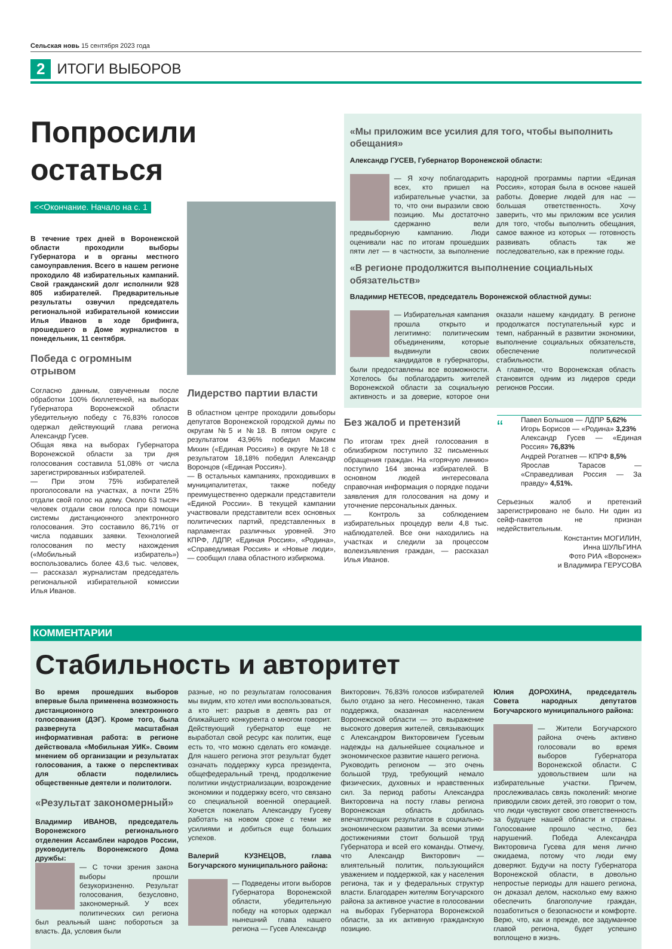Сельская новь 15 сентября 2023 года
2 ИТОГИ ВЫБОРОВ
Попросили остаться
<<Окончание. Начало на с. 1
В течение трех дней в Воронежской области проходили выборы Губернатора и в органы местного самоуправления. Всего в нашем регионе проходило 48 избирательных кампаний. Свой гражданский долг исполнили 928 805 избирателей. Предварительные результаты озвучил председатель региональной избирательной комиссии Илья Иванов в ходе брифинга, прошедшего в Доме журналистов в понедельник, 11 сентября.
Победа с огромным отрывом
Согласно данным, озвученным после обработки 100% бюллетеней, на выборах Губернатора Воронежской области убедительную победу с 76,83% голосов одержал действующий глава региона Александр Гусев.
Общая явка на выборах Губернатора Воронежской области за три дня голосования составила 51,08% от числа зарегистрированных избирателей.
— При этом 75% избирателей проголосовали на участках, а почти 25% отдали свой голос на дому. Около 63 тысяч человек отдали свои голоса при помощи системы дистанционного электронного голосования. Это составило 86,71% от числа подавших заявки. Технологией голосования по месту нахождения («Мобильный избиратель») воспользовались более 43,6 тыс. человек, — рассказал журналистам председатель региональной избирательной комиссии Илья Иванов.
Лидерство партии власти
В областном центре проходили довыборы депутатов Воронежской городской думы по округам №5 и №18. В пятом округе с результатом 43,96% победил Максим Михин («Единая Россия») в округе №18 с результатом 18,18% победил Александр Воронцов («Единая Россия»).
— В остальных кампаниях, проходивших в муниципалитетах, также победу преимущественно одержали представители «Единой России». В текущей кампании участвовали представители всех основных политических партий, представленных в парламентах различных уровней. Это КПРФ, ЛДПР, «Единая Россия», «Родина», «Справедливая Россия» и «Новые люди», — сообщил глава областного избиркома.
«Мы приложим все усилия для того, чтобы выполнить обещания»
Александр ГУСЕВ, Губернатор Воронежской области:
— Я хочу поблагодарить всех, кто пришел на избирательные участки, за то, что они выразили свою позицию. Мы достаточно сдержанно вели предвыборную кампанию. Люди оценивали нас по итогам прошедших пяти лет — в частности, за выполнение народной программы партии «Единая Россия», которая была в основе нашей работы. Доверие людей для нас — большая ответственность. Хочу заверить, что мы приложим все усилия для того, чтобы выполнить обещания, самое важное из которых — готовность развивать область так же последовательно, как в прежние годы.
«В регионе продолжится выполнение социальных обязательств»
Владимир НЕТЕСОВ, председатель Воронежской областной думы:
— Избирательная кампания прошла открыто и легитимно: политическим объединениям, которые выдвинули своих кандидатов в губернаторы, были предоставлены все возможности. Хотелось бы поблагодарить жителей Воронежской области за социальную активность и за доверие, которое они оказали нашему кандидату. В регионе продолжатся поступательный курс и темп, набранный в развитии экономики, выполнение социальных обязательств, обеспечение политической стабильности.
А главное, что Воронежская область становится одним из лидеров среди регионов России.
Без жалоб и претензий
По итогам трех дней голосования в облизбирком поступило 32 письменных обращения граждан. На «горячую линию» поступило 164 звонка избирателей. В основном людей интересовала справочная информация о порядке подачи заявления для голосования на дому и уточнение персональных данных.
— Контроль за соблюдением избирательных процедур вели 4,8 тыс. наблюдателей. Все они находились на участках и следили за процессом волеизъявления граждан, — рассказал Илья Иванов.
“Павел Большов — ЛДПР 5,62%
Игорь Борисов — «Родина» 3,23%
Александр Гусев — «Единая Россия» 76,83%
Андрей Рогатнев — КПРФ 8,5%
Ярослав Тарасов — «Справедливая Россия — За правду» 4,51%.
Серьезных жалоб и претензий зарегистрировано не было. Ни один из сейф-пакетов не признан недействительным.
Константин МОГИЛИН,
Инна ШУЛЬГИНА
Фото РИА «Воронеж»
и Владимира ГЕРУСОВА
КОММЕНТАРИИ
Стабильность и авторитет
Во время прошедших выборов впервые была применена возможность дистанционного электронного голосования (ДЭГ). Кроме того, была развернута масштабная информативная работа: в регионе действовала «Мобильная УИК». Своим мнением об организации и результатах голосования, а также о перспективах для области поделились общественные деятели и политологи.
«Результат закономерный»
Владимир ИВАНОВ, председатель Воронежского регионального отделения Ассамблеи народов России, руководитель Воронежского Дома дружбы:
— С точки зрения закона выборы прошли безукоризненно. Результат голосования, безусловно, закономерный. У всех политических сил региона был реальный шанс побороться за власть. Да, условия были
разные, но по результатам голосования мы видим, кто хотел ими воспользоваться, а кто нет: разрыв в девять раз от ближайшего конкурента о многом говорит. Действующий губернатор еще не выработал свой ресурс как политик, еще есть то, что можно сделать его команде. Для нашего региона этот результат будет означать поддержку курса президента, общефедеральный тренд, продолжение политики индустриализации, возрождение экономики и поддержку всего, что связано со специальной военной операцией. Хочется пожелать Александру Гусеву работать на новом сроке с теми же усилиями и добиться еще больших успехов.
Валерий КУЗНЕЦОВ, глава Богучарского муниципального района:
— Подведены итоги выборов Губернатора Воронежской области, убедительную победу на которых одержал нынешний глава нашего региона — Гусев Александр
Викторович. 76,83% голосов избирателей было отдано за него. Несомненно, такая поддержка, оказанная населением Воронежской области — это выражение высокого доверия жителей, связывающих с Александром Викторовичем Гусевым надежды на дальнейшее социальное и экономическое развитие нашего региона.
Руководить регионом — это очень большой труд, требующий немало физических, духовных и нравственных сил. За период работы Александра Викторовича на посту главы региона Воронежская область добилась впечатляющих результатов в социально-экономическом развитии. За всеми этими достижениями стоит большой труд Губернатора и всей его команды. Отмечу, что Александр Викторович — влиятельный политик, пользующийся уважением и поддержкой, как у населения региона, так и у федеральных структур власти. Благодарен жителям Богучарского района за активное участие в голосовании на выборах Губернатора Воронежской области, за их активную гражданскую позицию.
Юлия ДОРОХИНА, председатель Совета народных депутатов Богучарского муниципального района:
— Жители Богучарского района очень активно голосовали во время выборов Губернатора Воронежской области. С удовольствием шли на избирательные участки. Причем, прослеживалась связь поколений: многие приводили своих детей, это говорит о том, что люди чувствуют свою ответственность за будущее нашей области и страны. Голосование прошло честно, без нарушений. Победа Александра Викторовича Гусева для меня лично ожидаема, потому что люди ему доверяют. Будучи на посту Губернатора Воронежской области, в довольно непростые периоды для нашего региона, он доказал делом, насколько ему важно обеспечить благополучие граждан, позаботиться о безопасности и комфорте. Верю, что, как и прежде, все задуманное главой региона, будет успешно воплощено в жизнь.